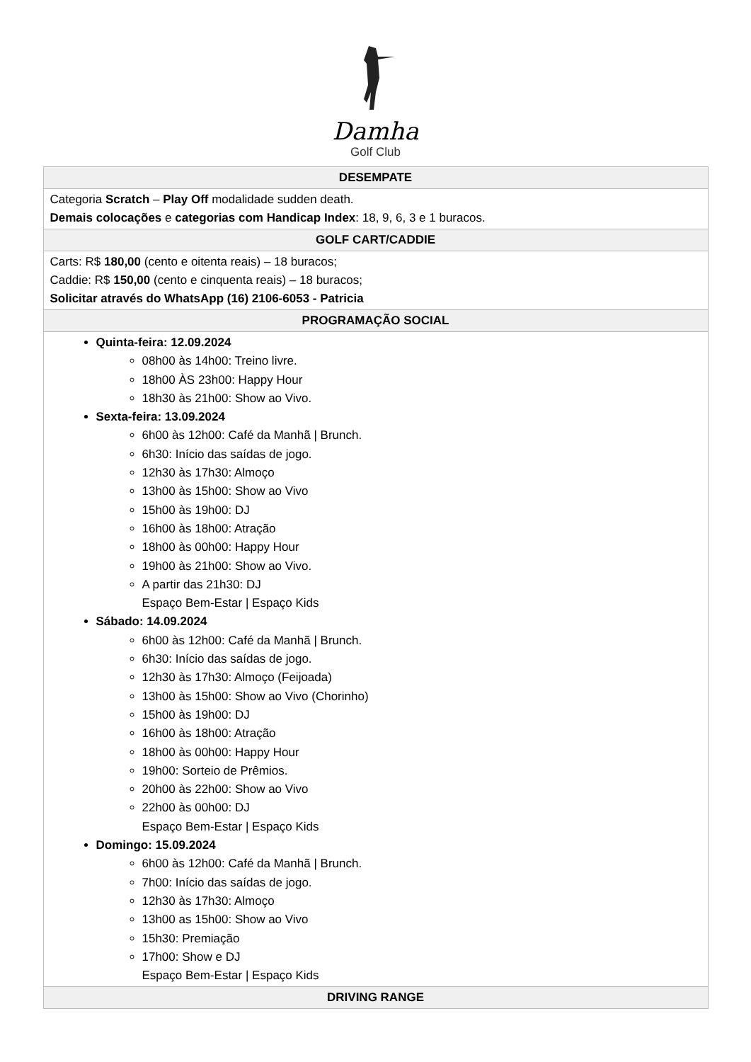Damha
Golf Club
| DESEMPATE |
| --- |
| Categoria Scratch – Play Off modalidade sudden death. Demais colocações e categorias com Handicap Index : 18, 9, 6, 3 e 1 buracos. |
| GOLF CART/CADDIE |
| Carts: R$ 180,00 (cento e oitenta reais) – 18 buracos; Caddie: R$ 150,00 (cento e cinquenta reais) – 18 buracos; Solicitar através do WhatsApp (16) 2106-6053 - Patricia |
| PROGRAMAÇÃO SOCIAL |
| Quinta-feira: 12.09.2024 08h00 às 14h00: Treino livre. 18h00 ÀS 23h00: Happy Hour 18h30 às 21h00: Show ao Vivo. Sexta-feira: 13.09.2024 6h00 às 12h00: Café da Manhã / Brunch. 6h30: Início das saídas de jogo. 12h30 às 17h30: Almoço 13h00 às 15h00: Show ao Vivo 15h00 às 19h00: DJ 16h00 às 18h00: Atração 18h00 às 00h00: Happy Hour 19h00 às 21h00: Show ao Vivo. A partir das 21h30: DJ Espaço Bem-Estar / Espaço Kids Sábado: 14.09.2024 6h00 às 12h00: Café da Manhã / Brunch. 6h30: Início das saídas de jogo. 12h30 às 17h30: Almoço (Feijoada) 13h00 às 15h00: Show ao Vivo (Chorinho) 15h00 às 19h00: DJ 16h00 às 18h00: Atração 18h00 às 00h00: Happy Hour 19h00: Sorteio de Prêmios. 20h00 às 22h00: Show ao Vivo 22h00 às 00h00: DJ Espaço Bem-Estar / Espaço Kids Domingo: 15.09.2024 6h00 às 12h00: Café da Manhã / Brunch. 7h00: Início das saídas de jogo. 12h30 às 17h30: Almoço 13h00 as 15h00: Show ao Vivo 15h30: Premiação 17h00: Show e DJ Espaço Bem-Estar / Espaço Kids |
| DRIVING RANGE |